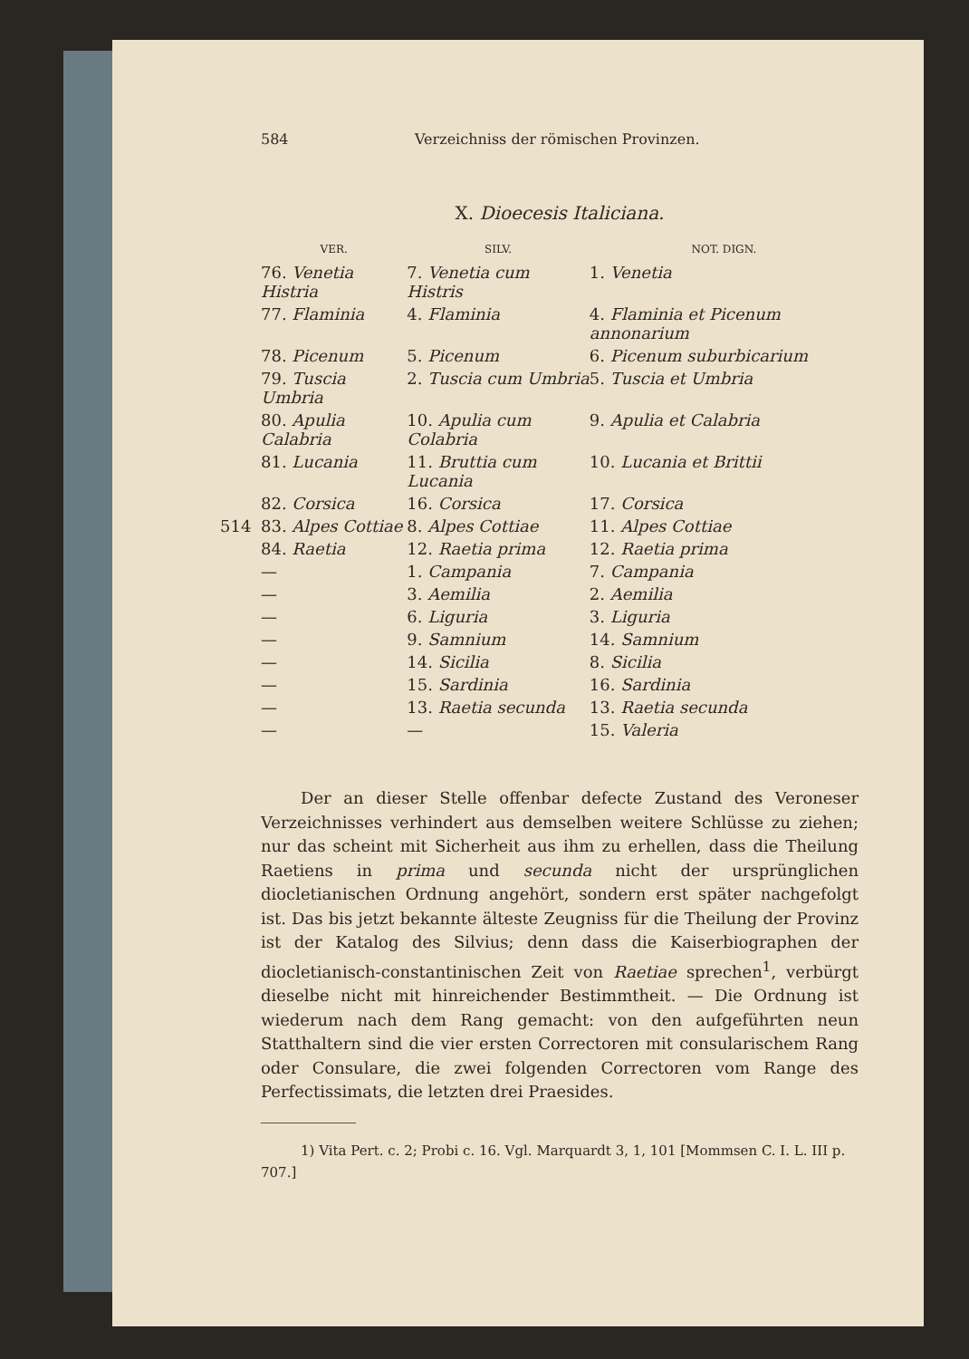584 Verzeichniss der römischen Provinzen.
X. Dioecesis Italiciana.
| VER. | SILV. | NOT. DIGN. |
| --- | --- | --- |
| 76. Venetia Histria | 7. Venetia cum Histris | 1. Venetia |
| 77. Flaminia | 4. Flaminia | 4. Flaminia et Picenum annonarium |
| 78. Picenum | 5. Picenum | 6. Picenum suburbicarium |
| 79. Tuscia Umbria | 2. Tuscia cum Umbria | 5. Tuscia et Umbria |
| 80. Apulia Calabria | 10. Apulia cum Colabria | 9. Apulia et Calabria |
| 81. Lucania | 11. Bruttia cum Lucania | 10. Lucania et Brittii |
| 82. Corsica | 16. Corsica | 17. Corsica |
| 514 83. Alpes Cottiae | 8. Alpes Cottiae | 11. Alpes Cottiae |
| 84. Raetia | 12. Raetia prima | 12. Raetia prima |
| — | 1. Campania | 7. Campania |
| — | 3. Aemilia | 2. Aemilia |
| — | 6. Liguria | 3. Liguria |
| — | 9. Samnium | 14. Samnium |
| — | 14. Sicilia | 8. Sicilia |
| — | 15. Sardinia | 16. Sardinia |
| — | 13. Raetia secunda | 13. Raetia secunda |
| — | — | 15. Valeria |
Der an dieser Stelle offenbar defecte Zustand des Veroneser Verzeichnisses verhindert aus demselben weitere Schlüsse zu ziehen; nur das scheint mit Sicherheit aus ihm zu erhellen, dass die Theilung Raetiens in prima und secunda nicht der ursprünglichen diocletianischen Ordnung angehört, sondern erst später nachgefolgt ist. Das bis jetzt bekannte älteste Zeugniss für die Theilung der Provinz ist der Katalog des Silvius; denn dass die Kaiserbiographen der diocletianisch-constantinischen Zeit von Raetiae sprechen<sup>1</sup>, verbürgt dieselbe nicht mit hinreichender Bestimmtheit. — Die Ordnung ist wiederum nach dem Rang gemacht: von den aufgeführten neun Statthaltern sind die vier ersten Correctoren mit consularischem Rang oder Consulare, die zwei folgenden Correctoren vom Range des Perfectissimats, die letzten drei Praesides.
1) Vita Pert. c. 2; Probi c. 16. Vgl. Marquardt 3, 1, 101 [Mommsen C. I. L. III p. 707.]